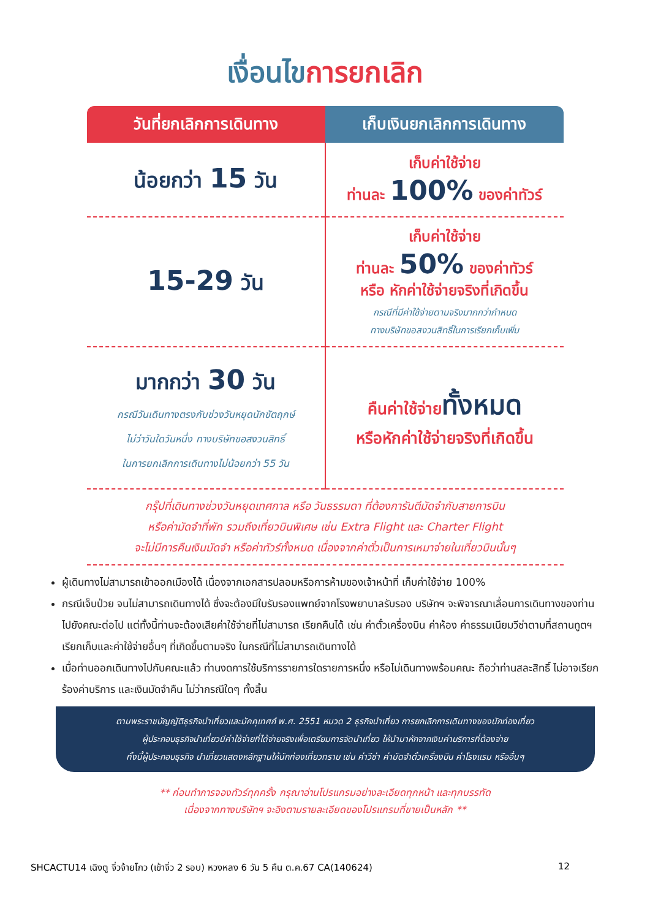เงื่อนไขการยกเลิก
| วันที่ยกเลิกการเดินทาง | เก็บเงินยกเลิกการเดินทาง |
| --- | --- |
| น้อยกว่า 15 วัน | เก็บค่าใช้จ่าย ท่านละ 100% ของค่าทัวร์ |
| 15-29 วัน | เก็บค่าใช้จ่าย ท่านละ 50% ของค่าทัวร์ หรือ หักค่าใช้จ่ายจริงที่เกิดขึ้น กรณีที่มีค่าใช้จ่ายตามจริงมากกว่ากำหนด ทางบริษัทขอสงวนสิทธิ์ในการเรียกเก็บเพิ่ม |
| มากกว่า 30 วัน กรณีวันเดินทางตรงกับช่วงวันหยุดนักขัตฤกษ์ ไม่ว่าวันใดวันหนึ่ง ทางบริษัทขอสงวนสิทธิ์ ในการยกเลิกการเดินทางไม่น้อยกว่า 55 วัน | คืนค่าใช้จ่าย ทั้งหมด หรือหักค่าใช้จ่ายจริงที่เกิดขึ้น |
กรุ๊ปที่เดินทางช่วงวันหยุดเทศกาล หรือ วันธรรมดา ที่ต้องการันตีมัดจำกับสายการบิน
หรือค่ามัดจำที่พัก รวมถึงเที่ยวบินพิเศษ เช่น Extra Flight และ Charter Flight
จะไม่มีการคืนเงินมัดจำ หรือค่าทัวร์ทั้งหมด เนื่องจากค่าตั๋วเป็นการเหมาจ่ายในเที่ยวบินนั้นๆ
ผู้เดินทางไม่สามารถเข้าออกเมืองได้ เนื่องจากเอกสารปลอมหรือการห้ามของเจ้าหน้าที่ เก็บค่าใช้จ่าย 100%
กรณีเจ็บป่วย จนไม่สามารถเดินทางได้ ซึ่งจะต้องมีใบรับรองแพทย์จากโรงพยาบาลรับรอง บริษัทฯ จะพิจารณาเลื่อนการเดินทางของท่านไปยังคณะต่อไป แต่ทั้งนี้ท่านจะต้องเสียค่าใช้จ่ายที่ไม่สามารถ เรียกคืนได้ เช่น ค่าตั๋วเครื่องบิน ค่าห้อง ค่าธรรมเนียมวีซ่าตามที่สถานทูตฯ เรียกเก็บและค่าใช้จ่ายอื่นๆ ที่เกิดขึ้นตามจริง ในกรณีที่ไม่สามารถเดินทางได้
เมื่อท่านออกเดินทางไปกับคณะแล้ว ท่านงดการใช้บริการรายการใดรายการหนึ่ง หรือไม่เดินทางพร้อมคณะ ถือว่าท่านสละสิทธิ์ ไม่อาจเรียกร้องค่าบริการ และเงินมัดจำคืน ไม่ว่ากรณีใดๆ ทั้งสิ้น
ตามพระราชบัญญัติธุรกิจนำเที่ยวและมัคคุเทศก์ พ.ศ. 2551 หมวด 2 ธุรกิจนำเที่ยว การยกเลิกการเดินทางของนักท่องเที่ยว
ผู้ประกอบธุรกิจนำเที่ยวมีค่าใช้จ่ายที่ได้จ่ายจริงเพื่อเตรียมการจัดนำเที่ยว ให้นำมาหักจากเงินค่าบริการที่ต้องจ่าย
ทั้งนี้ผู้ประกอบธุรกิจ นำเที่ยวแสดงหลักฐานให้นักท่องเที่ยวทราบ เช่น ค่าวีซ่า ค่ามัดจำตั๋วเครื่องบิน ค่าโรงแรม หรืออื่นๆ
** ก่อนทำการจองทัวร์ทุกครั้ง กรุณาอ่านโปรแกรมอย่างละเอียดทุกหน้า และทุกบรรทัด
เนื่องจากทางบริษัทฯ จะอิงตามรายละเอียดของโปรแกรมที่ขายเป็นหลัก **
SHCACTU14 เฉิงตู จิ่วจ้ายโกว (เข้าจิ่ว 2 รอบ) หวงหลง 6 วัน 5 คืน ต.ค.67 CA(140624) 12